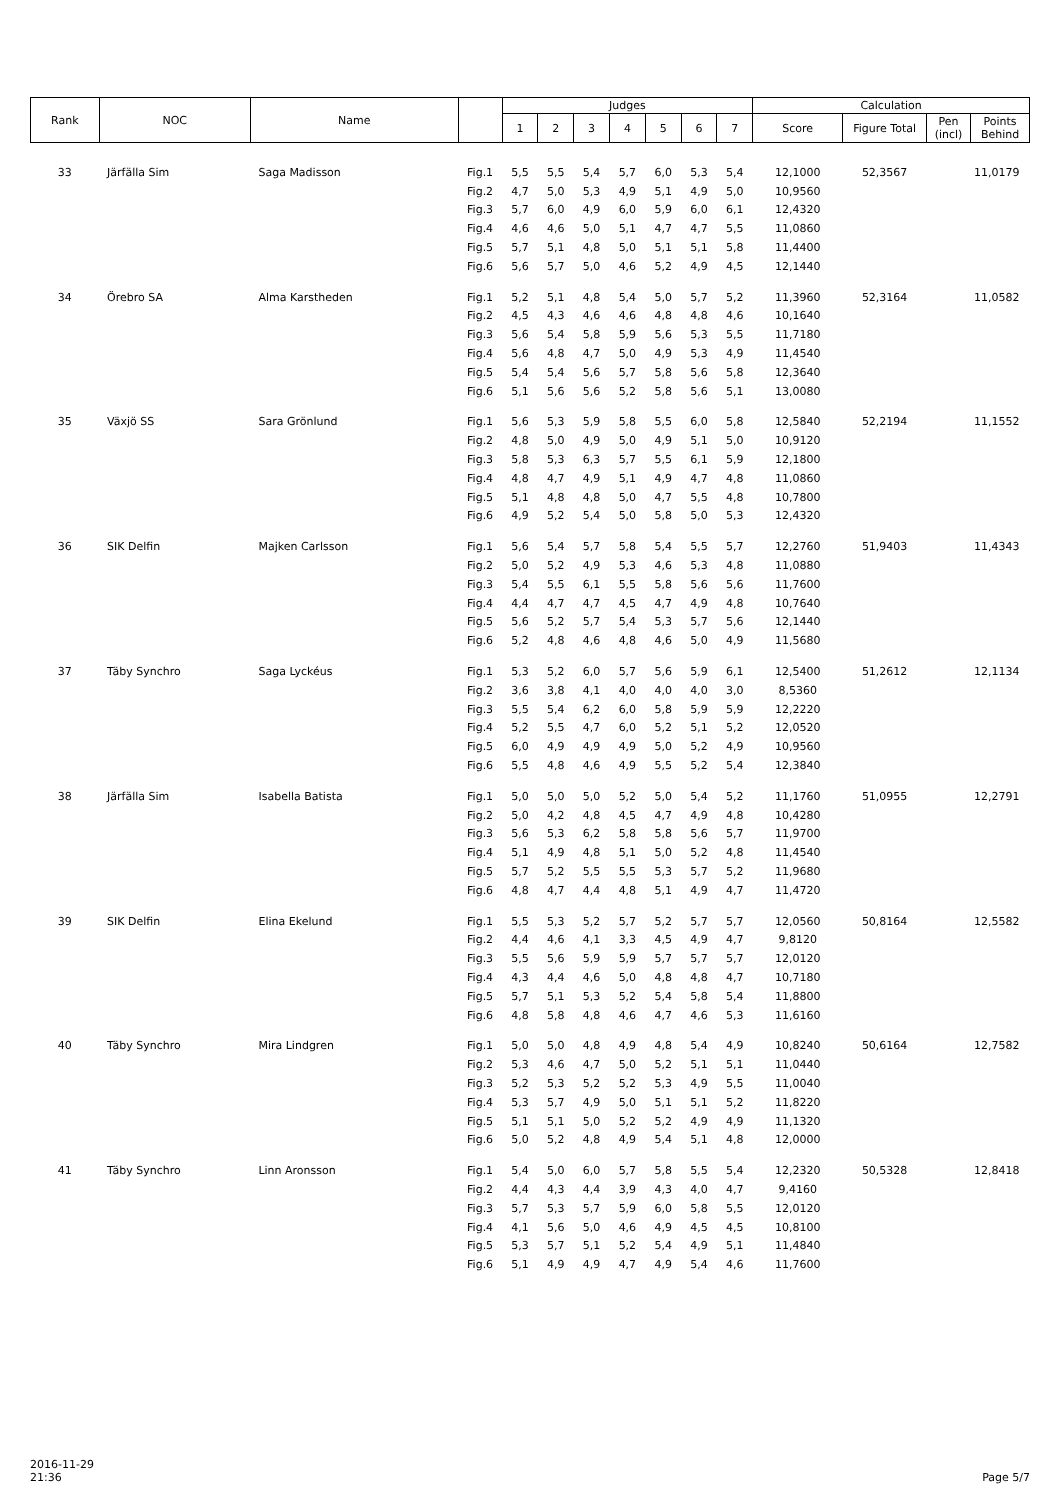| Rank | NOC | Name | | Judges | | | | | | | Calculation | | | |
| --- | --- | --- | --- | --- | --- | --- | --- | --- | --- | --- | --- | --- | --- | --- |
| | | | | 1 | 2 | 3 | 4 | 5 | 6 | 7 | Score | Figure Total | Pen (incl) | Points Behind |
| 33 | Järfälla Sim | Saga Madisson | Fig.1 | 5,5 | 5,5 | 5,4 | 5,7 | 6,0 | 5,3 | 5,4 | 12,1000 | 52,3567 | | 11,0179 |
| | | | Fig.2 | 4,7 | 5,0 | 5,3 | 4,9 | 5,1 | 4,9 | 5,0 | 10,9560 | | | |
| | | | Fig.3 | 5,7 | 6,0 | 4,9 | 6,0 | 5,9 | 6,0 | 6,1 | 12,4320 | | | |
| | | | Fig.4 | 4,6 | 4,6 | 5,0 | 5,1 | 4,7 | 4,7 | 5,5 | 11,0860 | | | |
| | | | Fig.5 | 5,7 | 5,1 | 4,8 | 5,0 | 5,1 | 5,1 | 5,8 | 11,4400 | | | |
| | | | Fig.6 | 5,6 | 5,7 | 5,0 | 4,6 | 5,2 | 4,9 | 4,5 | 12,1440 | | | |
| 34 | Örebro SA | Alma Karstheden | Fig.1 | 5,2 | 5,1 | 4,8 | 5,4 | 5,0 | 5,7 | 5,2 | 11,3960 | 52,3164 | | 11,0582 |
| | | | Fig.2 | 4,5 | 4,3 | 4,6 | 4,6 | 4,8 | 4,8 | 4,6 | 10,1640 | | | |
| | | | Fig.3 | 5,6 | 5,4 | 5,8 | 5,9 | 5,6 | 5,3 | 5,5 | 11,7180 | | | |
| | | | Fig.4 | 5,6 | 4,8 | 4,7 | 5,0 | 4,9 | 5,3 | 4,9 | 11,4540 | | | |
| | | | Fig.5 | 5,4 | 5,4 | 5,6 | 5,7 | 5,8 | 5,6 | 5,8 | 12,3640 | | | |
| | | | Fig.6 | 5,1 | 5,6 | 5,6 | 5,2 | 5,8 | 5,6 | 5,1 | 13,0080 | | | |
| 35 | Växjö SS | Sara Grönlund | Fig.1 | 5,6 | 5,3 | 5,9 | 5,8 | 5,5 | 6,0 | 5,8 | 12,5840 | 52,2194 | | 11,1552 |
| | | | Fig.2 | 4,8 | 5,0 | 4,9 | 5,0 | 4,9 | 5,1 | 5,0 | 10,9120 | | | |
| | | | Fig.3 | 5,8 | 5,3 | 6,3 | 5,7 | 5,5 | 6,1 | 5,9 | 12,1800 | | | |
| | | | Fig.4 | 4,8 | 4,7 | 4,9 | 5,1 | 4,9 | 4,7 | 4,8 | 11,0860 | | | |
| | | | Fig.5 | 5,1 | 4,8 | 4,8 | 5,0 | 4,7 | 5,5 | 4,8 | 10,7800 | | | |
| | | | Fig.6 | 4,9 | 5,2 | 5,4 | 5,0 | 5,8 | 5,0 | 5,3 | 12,4320 | | | |
| 36 | SIK Delfin | Majken Carlsson | Fig.1 | 5,6 | 5,4 | 5,7 | 5,8 | 5,4 | 5,5 | 5,7 | 12,2760 | 51,9403 | | 11,4343 |
| | | | Fig.2 | 5,0 | 5,2 | 4,9 | 5,3 | 4,6 | 5,3 | 4,8 | 11,0880 | | | |
| | | | Fig.3 | 5,4 | 5,5 | 6,1 | 5,5 | 5,8 | 5,6 | 5,6 | 11,7600 | | | |
| | | | Fig.4 | 4,4 | 4,7 | 4,7 | 4,5 | 4,7 | 4,9 | 4,8 | 10,7640 | | | |
| | | | Fig.5 | 5,6 | 5,2 | 5,7 | 5,4 | 5,3 | 5,7 | 5,6 | 12,1440 | | | |
| | | | Fig.6 | 5,2 | 4,8 | 4,6 | 4,8 | 4,6 | 5,0 | 4,9 | 11,5680 | | | |
| 37 | Täby Synchro | Saga Lyckéus | Fig.1 | 5,3 | 5,2 | 6,0 | 5,7 | 5,6 | 5,9 | 6,1 | 12,5400 | 51,2612 | | 12,1134 |
| | | | Fig.2 | 3,6 | 3,8 | 4,1 | 4,0 | 4,0 | 4,0 | 3,0 | 8,5360 | | | |
| | | | Fig.3 | 5,5 | 5,4 | 6,2 | 6,0 | 5,8 | 5,9 | 5,9 | 12,2220 | | | |
| | | | Fig.4 | 5,2 | 5,5 | 4,7 | 6,0 | 5,2 | 5,1 | 5,2 | 12,0520 | | | |
| | | | Fig.5 | 6,0 | 4,9 | 4,9 | 4,9 | 5,0 | 5,2 | 4,9 | 10,9560 | | | |
| | | | Fig.6 | 5,5 | 4,8 | 4,6 | 4,9 | 5,5 | 5,2 | 5,4 | 12,3840 | | | |
| 38 | Järfälla Sim | Isabella Batista | Fig.1 | 5,0 | 5,0 | 5,0 | 5,2 | 5,0 | 5,4 | 5,2 | 11,1760 | 51,0955 | | 12,2791 |
| | | | Fig.2 | 5,0 | 4,2 | 4,8 | 4,5 | 4,7 | 4,9 | 4,8 | 10,4280 | | | |
| | | | Fig.3 | 5,6 | 5,3 | 6,2 | 5,8 | 5,8 | 5,6 | 5,7 | 11,9700 | | | |
| | | | Fig.4 | 5,1 | 4,9 | 4,8 | 5,1 | 5,0 | 5,2 | 4,8 | 11,4540 | | | |
| | | | Fig.5 | 5,7 | 5,2 | 5,5 | 5,5 | 5,3 | 5,7 | 5,2 | 11,9680 | | | |
| | | | Fig.6 | 4,8 | 4,7 | 4,4 | 4,8 | 5,1 | 4,9 | 4,7 | 11,4720 | | | |
| 39 | SIK Delfin | Elina Ekelund | Fig.1 | 5,5 | 5,3 | 5,2 | 5,7 | 5,2 | 5,7 | 5,7 | 12,0560 | 50,8164 | | 12,5582 |
| | | | Fig.2 | 4,4 | 4,6 | 4,1 | 3,3 | 4,5 | 4,9 | 4,7 | 9,8120 | | | |
| | | | Fig.3 | 5,5 | 5,6 | 5,9 | 5,9 | 5,7 | 5,7 | 5,7 | 12,0120 | | | |
| | | | Fig.4 | 4,3 | 4,4 | 4,6 | 5,0 | 4,8 | 4,8 | 4,7 | 10,7180 | | | |
| | | | Fig.5 | 5,7 | 5,1 | 5,3 | 5,2 | 5,4 | 5,8 | 5,4 | 11,8800 | | | |
| | | | Fig.6 | 4,8 | 5,8 | 4,8 | 4,6 | 4,7 | 4,6 | 5,3 | 11,6160 | | | |
| 40 | Täby Synchro | Mira Lindgren | Fig.1 | 5,0 | 5,0 | 4,8 | 4,9 | 4,8 | 5,4 | 4,9 | 10,8240 | 50,6164 | | 12,7582 |
| | | | Fig.2 | 5,3 | 4,6 | 4,7 | 5,0 | 5,2 | 5,1 | 5,1 | 11,0440 | | | |
| | | | Fig.3 | 5,2 | 5,3 | 5,2 | 5,2 | 5,3 | 4,9 | 5,5 | 11,0040 | | | |
| | | | Fig.4 | 5,3 | 5,7 | 4,9 | 5,0 | 5,1 | 5,1 | 5,2 | 11,8220 | | | |
| | | | Fig.5 | 5,1 | 5,1 | 5,0 | 5,2 | 5,2 | 4,9 | 4,9 | 11,1320 | | | |
| | | | Fig.6 | 5,0 | 5,2 | 4,8 | 4,9 | 5,4 | 5,1 | 4,8 | 12,0000 | | | |
| 41 | Täby Synchro | Linn Aronsson | Fig.1 | 5,4 | 5,0 | 6,0 | 5,7 | 5,8 | 5,5 | 5,4 | 12,2320 | 50,5328 | | 12,8418 |
| | | | Fig.2 | 4,4 | 4,3 | 4,4 | 3,9 | 4,3 | 4,0 | 4,7 | 9,4160 | | | |
| | | | Fig.3 | 5,7 | 5,3 | 5,7 | 5,9 | 6,0 | 5,8 | 5,5 | 12,0120 | | | |
| | | | Fig.4 | 4,1 | 5,6 | 5,0 | 4,6 | 4,9 | 4,5 | 4,5 | 10,8100 | | | |
| | | | Fig.5 | 5,3 | 5,7 | 5,1 | 5,2 | 5,4 | 4,9 | 5,1 | 11,4840 | | | |
| | | | Fig.6 | 5,1 | 4,9 | 4,9 | 4,7 | 4,9 | 5,4 | 4,6 | 11,7600 | | | |
2016-11-29
21:36
Page 5/7